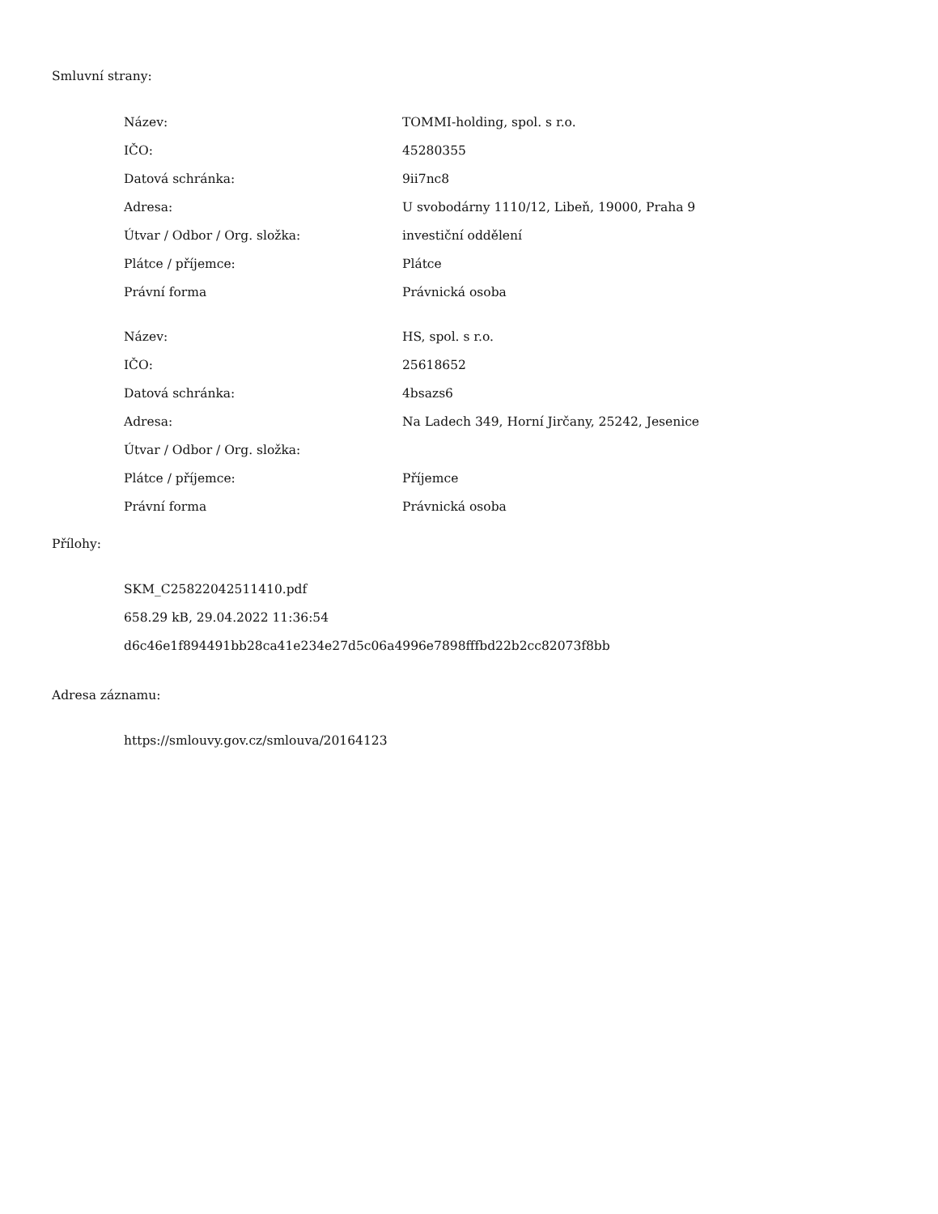Smluvní strany:
| Název: | TOMMI-holding, spol. s r.o. |
| IČO: | 45280355 |
| Datová schránka: | 9ii7nc8 |
| Adresa: | U svobodárny 1110/12, Libeň, 19000, Praha 9 |
| Útvar / Odbor / Org. složka: | investiční oddělení |
| Plátce / příjemce: | Plátce |
| Právní forma | Právnická osoba |
| Název: | HS, spol. s r.o. |
| IČO: | 25618652 |
| Datová schránka: | 4bsazs6 |
| Adresa: | Na Ladech 349, Horní Jirčany, 25242, Jesenice |
| Útvar / Odbor / Org. složka: | |
| Plátce / příjemce: | Příjemce |
| Právní forma | Právnická osoba |
Přílohy:
SKM_C25822042511410.pdf
658.29 kB, 29.04.2022 11:36:54
d6c46e1f894491bb28ca41e234e27d5c06a4996e7898fffbd22b2cc82073f8bb
Adresa záznamu:
https://smlouvy.gov.cz/smlouva/20164123